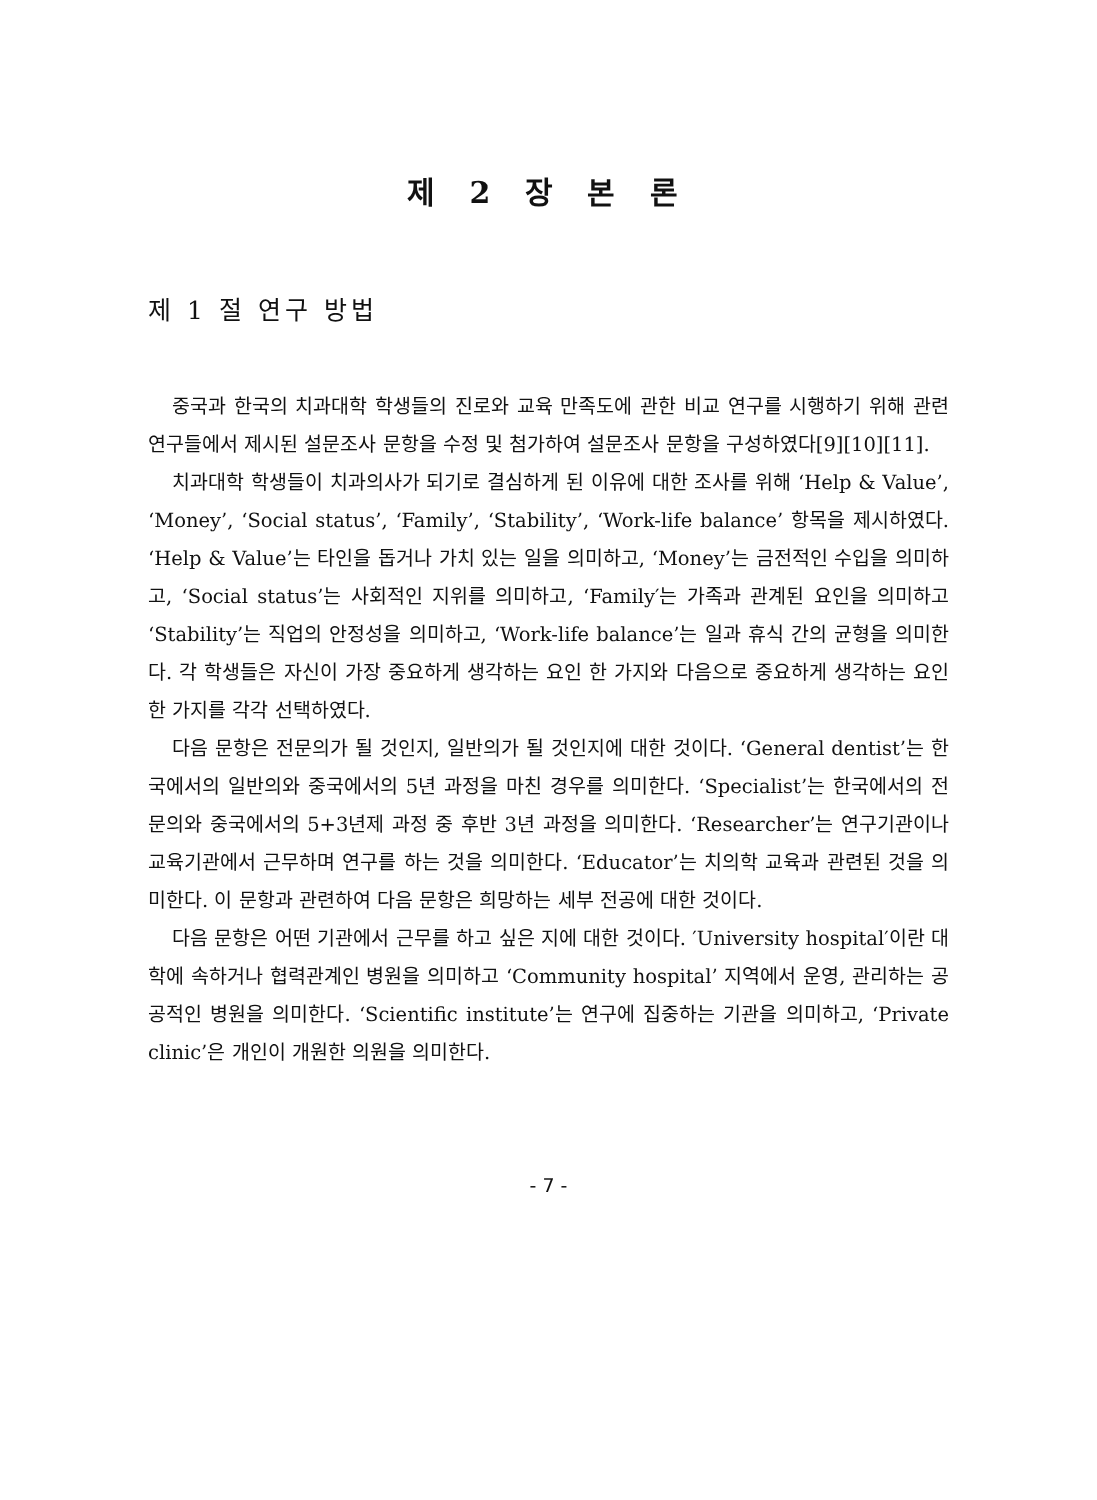제 2 장 본 론
제 1 절 연구 방법
중국과 한국의 치과대학 학생들의 진로와 교육 만족도에 관한 비교 연구를 시행하기 위해 관련 연구들에서 제시된 설문조사 문항을 수정 및 첨가하여 설문조사 문항을 구성하였다[9][10][11].
치과대학 학생들이 치과의사가 되기로 결심하게 된 이유에 대한 조사를 위해 ‘Help & Value’, ‘Money’, ‘Social status’, ‘Family’, ‘Stability’, ‘Work-life balance’ 항목을 제시하였다. ‘Help & Value’는 타인을 돕거나 가치 있는 일을 의미하고, ‘Money’는 금전적인 수입을 의미하고, ‘Social status’는 사회적인 지위를 의미하고, ‘Family′는 가족과 관계된 요인을 의미하고 ‘Stability’는 직업의 안정성을 의미하고, ‘Work-life balance’는 일과 휴식 간의 균형을 의미한다. 각 학생들은 자신이 가장 중요하게 생각하는 요인 한 가지와 다음으로 중요하게 생각하는 요인 한 가지를 각각 선택하였다.
다음 문항은 전문의가 될 것인지, 일반의가 될 것인지에 대한 것이다. ‘General dentist’는 한국에서의 일반의와 중국에서의 5년 과정을 마친 경우를 의미한다. ‘Specialist’는 한국에서의 전문의와 중국에서의 5+3년제 과정 중 후반 3년 과정을 의미한다. ‘Researcher’는 연구기관이나 교육기관에서 근무하며 연구를 하는 것을 의미한다. ‘Educator’는 치의학 교육과 관련된 것을 의미한다. 이 문항과 관련하여 다음 문항은 희망하는 세부 전공에 대한 것이다.
다음 문항은 어떤 기관에서 근무를 하고 싶은 지에 대한 것이다. ′University hospital′이란 대학에 속하거나 협력관계인 병원을 의미하고 ‘Community hospital’ 지역에서 운영, 관리하는 공공적인 병원을 의미한다. ‘Scientific institute’는 연구에 집중하는 기관을 의미하고, ‘Private clinic’은 개인이 개원한 의원을 의미한다.
- 7 -